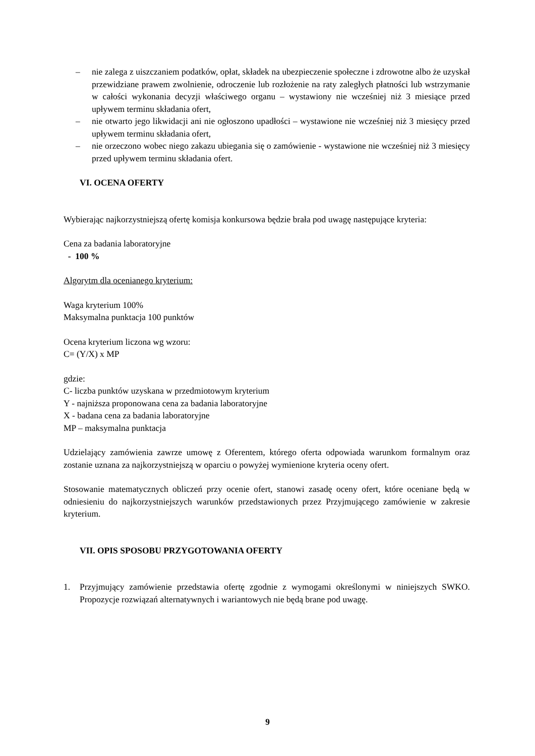– nie zalega z uiszczaniem podatków, opłat, składek na ubezpieczenie społeczne i zdrowotne albo że uzyskał przewidziane prawem zwolnienie, odroczenie lub rozłożenie na raty zaległych płatności lub wstrzymanie w całości wykonania decyzji właściwego organu – wystawiony nie wcześniej niż 3 miesiące przed upływem terminu składania ofert,
– nie otwarto jego likwidacji ani nie ogłoszono upadłości – wystawione nie wcześniej niż 3 miesięcy przed upływem terminu składania ofert,
– nie orzeczono wobec niego zakazu ubiegania się o zamówienie - wystawione nie wcześniej niż 3 miesięcy przed upływem terminu składania ofert.
VI. OCENA OFERTY
Wybierając najkorzystniejszą ofertę komisja konkursowa będzie brała pod uwagę następujące kryteria:
Cena za badania laboratoryjne
- 100 %
Algorytm dla ocenianego kryterium:
Waga kryterium 100%
Maksymalna punktacja 100 punktów
Ocena kryterium liczona wg wzoru:
C= (Y/X) x MP
gdzie:
C- liczba punktów uzyskana w przedmiotowym kryterium
Y - najniższa proponowana cena za badania laboratoryjne
X - badana cena za badania laboratoryjne
MP – maksymalna punktacja
Udzielający zamówienia zawrze umowę z Oferentem, którego oferta odpowiada warunkom formalnym oraz zostanie uznana za najkorzystniejszą w oparciu o powyżej wymienione kryteria oceny ofert.
Stosowanie matematycznych obliczeń przy ocenie ofert, stanowi zasadę oceny ofert, które oceniane będą w odniesieniu do najkorzystniejszych warunków przedstawionych przez Przyjmującego zamówienie w zakresie kryterium.
VII. OPIS SPOSOBU PRZYGOTOWANIA OFERTY
1. Przyjmujący zamówienie przedstawia ofertę zgodnie z wymogami określonymi w niniejszych SWKO. Propozycje rozwiązań alternatywnych i wariantowych nie będą brane pod uwagę.
9